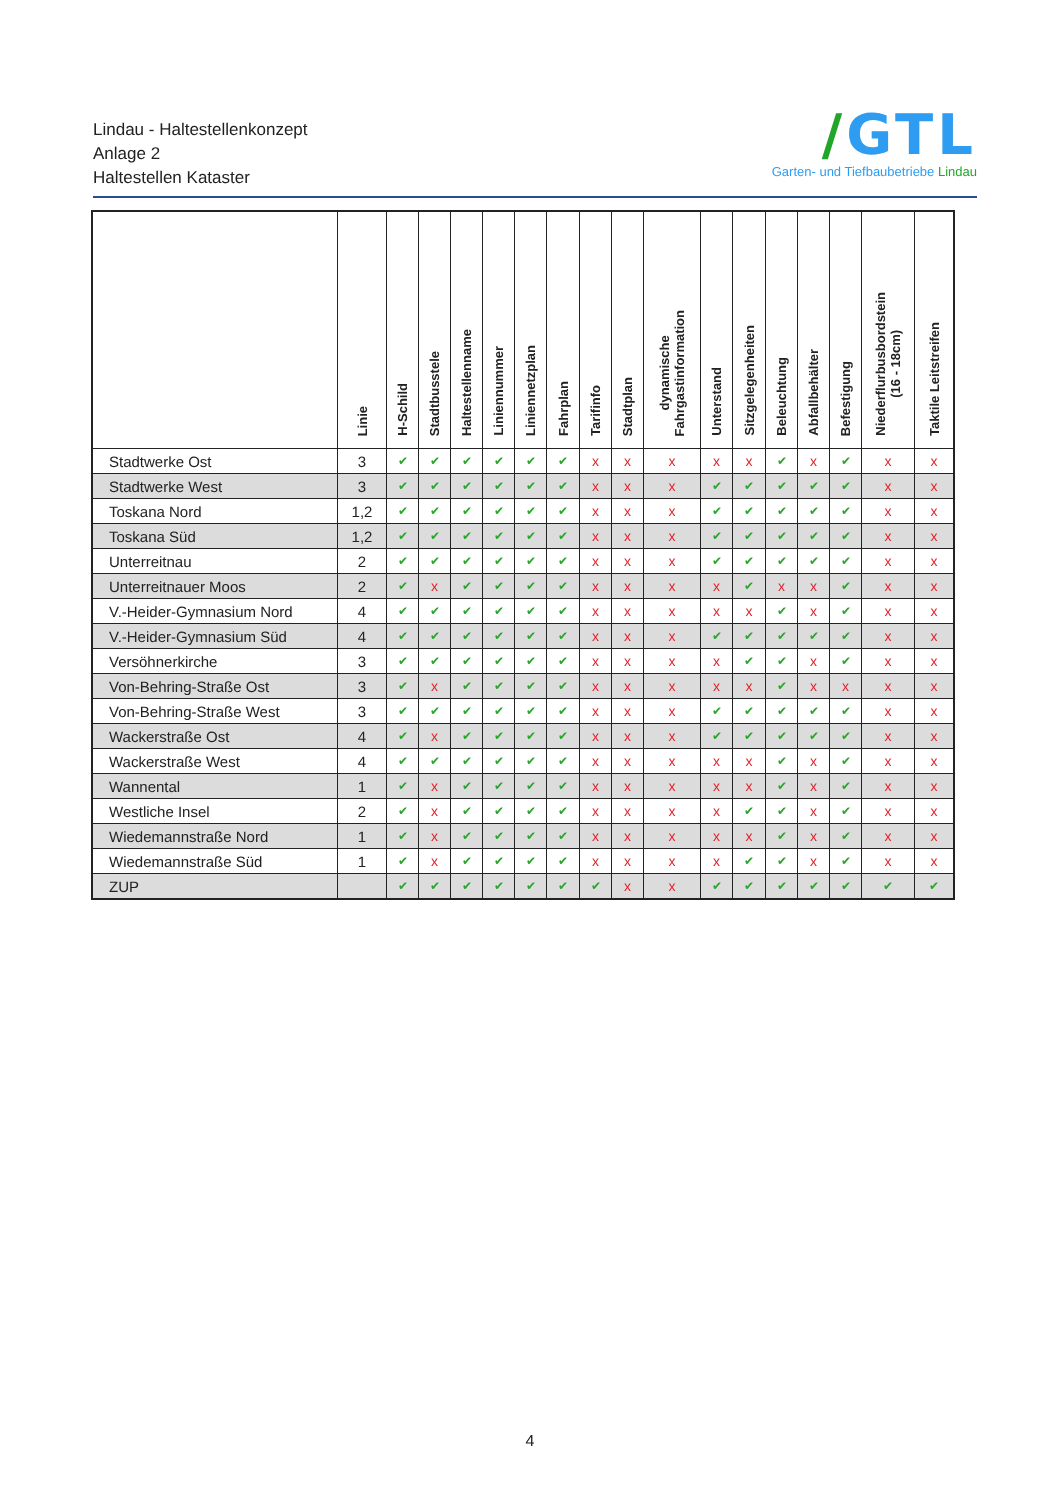Lindau - Haltestellenkonzept
Anlage 2
Haltestellen Kataster
/GTL
Garten- und Tiefbaubetriebe Lindau
| | Linie | H-Schild | Stadtbusstele | Haltestellenname | Liniennummer | Liniennetzplan | Fahrplan | Tarifinfo | Stadtplan | dynamische Fahrgastinformation | Unterstand | Sitzgelegenheiten | Beleuchtung | Abfallbehälter | Befestigung | Niederflurbusbordstein (16 - 18cm) | Taktile Leitstreifen |
| --- | --- | --- | --- | --- | --- | --- | --- | --- | --- | --- | --- | --- | --- | --- | --- | --- | --- |
| Stadtwerke Ost | 3 | ✔ | ✔ | ✔ | ✔ | ✔ | ✔ | x | x | x | x | x | ✔ | x | ✔ | x | x |
| Stadtwerke West | 3 | ✔ | ✔ | ✔ | ✔ | ✔ | ✔ | x | x | x | ✔ | ✔ | ✔ | ✔ | ✔ | x | x |
| Toskana Nord | 1,2 | ✔ | ✔ | ✔ | ✔ | ✔ | ✔ | x | x | x | ✔ | ✔ | ✔ | ✔ | ✔ | x | x |
| Toskana Süd | 1,2 | ✔ | ✔ | ✔ | ✔ | ✔ | ✔ | x | x | x | ✔ | ✔ | ✔ | ✔ | ✔ | x | x |
| Unterreitnau | 2 | ✔ | ✔ | ✔ | ✔ | ✔ | ✔ | x | x | x | ✔ | ✔ | ✔ | ✔ | ✔ | x | x |
| Unterreitnauer Moos | 2 | ✔ | x | ✔ | ✔ | ✔ | ✔ | x | x | x | x | ✔ | x | x | ✔ | x | x |
| V.-Heider-Gymnasium Nord | 4 | ✔ | ✔ | ✔ | ✔ | ✔ | ✔ | x | x | x | x | x | ✔ | x | ✔ | x | x |
| V.-Heider-Gymnasium Süd | 4 | ✔ | ✔ | ✔ | ✔ | ✔ | ✔ | x | x | x | ✔ | ✔ | ✔ | ✔ | ✔ | x | x |
| Versöhnerkirche | 3 | ✔ | ✔ | ✔ | ✔ | ✔ | ✔ | x | x | x | x | ✔ | ✔ | x | ✔ | x | x |
| Von-Behring-Straße Ost | 3 | ✔ | x | ✔ | ✔ | ✔ | ✔ | x | x | x | x | x | ✔ | x | x | x | x |
| Von-Behring-Straße West | 3 | ✔ | ✔ | ✔ | ✔ | ✔ | ✔ | x | x | x | ✔ | ✔ | ✔ | ✔ | ✔ | x | x |
| Wackerstraße Ost | 4 | ✔ | x | ✔ | ✔ | ✔ | ✔ | x | x | x | ✔ | ✔ | ✔ | ✔ | ✔ | x | x |
| Wackerstraße West | 4 | ✔ | ✔ | ✔ | ✔ | ✔ | ✔ | x | x | x | x | x | ✔ | x | ✔ | x | x |
| Wannental | 1 | ✔ | x | ✔ | ✔ | ✔ | ✔ | x | x | x | x | x | ✔ | x | ✔ | x | x |
| Westliche Insel | 2 | ✔ | x | ✔ | ✔ | ✔ | ✔ | x | x | x | x | ✔ | ✔ | x | ✔ | x | x |
| Wiedemannstraße Nord | 1 | ✔ | x | ✔ | ✔ | ✔ | ✔ | x | x | x | x | x | ✔ | x | ✔ | x | x |
| Wiedemannstraße Süd | 1 | ✔ | x | ✔ | ✔ | ✔ | ✔ | x | x | x | x | ✔ | ✔ | x | ✔ | x | x |
| ZUP | | ✔ | ✔ | ✔ | ✔ | ✔ | ✔ | ✔ | x | x | ✔ | ✔ | ✔ | ✔ | ✔ | ✔ | ✔ |
4